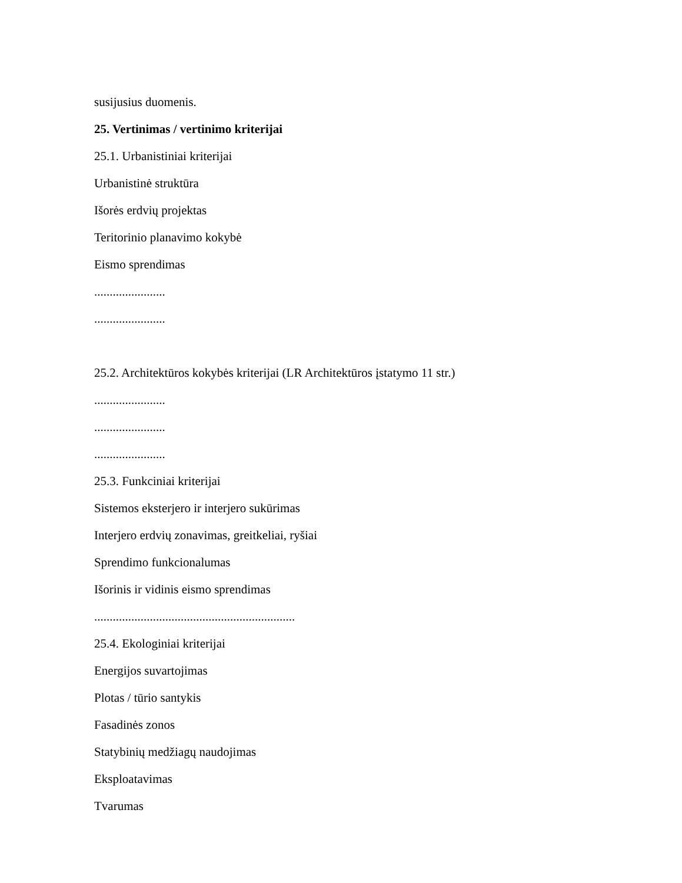susijusius duomenis.
25. Vertinimas / vertinimo kriterijai
25.1. Urbanistiniai kriterijai
Urbanistinė struktūra
Išorės erdvių projektas
Teritorinio planavimo kokybė
Eismo sprendimas
.......................
.......................
25.2. Architektūros kokybės kriterijai (LR Architektūros įstatymo 11 str.)
.......................
.......................
.......................
25.3. Funkciniai kriterijai
Sistemos eksterjero ir interjero sukūrimas
Interjero erdvių zonavimas, greitkeliai, ryšiai
Sprendimo funkcionalumas
Išorinis ir vidinis eismo sprendimas
.................................................................
25.4. Ekologiniai kriterijai
Energijos suvartojimas
Plotas / tūrio santykis
Fasadinės zonos
Statybinių medžiagų naudojimas
Eksploatavimas
Tvarumas